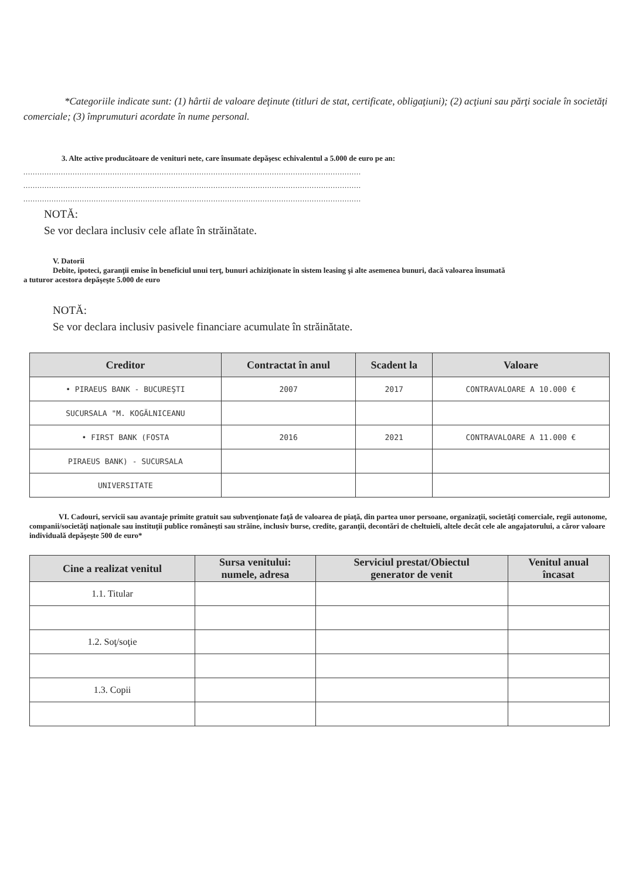*Categoriile indicate sunt: (1) hârtii de valoare deţinute (titluri de stat, certificate, obligaţiuni); (2) acţiuni sau părţi sociale în societăţi comerciale; (3) împrumuturi acordate în nume personal.
3. Alte active producătoare de venituri nete, care însumate depăşesc echivalentul a 5.000 de euro pe an:
................................................................................................................................................
................................................................................................................................................
................................................................................................................................................
NOTĂ:
Se vor declara inclusiv cele aflate în străinătate.
V. Datorii
Debite, ipoteci, garanţii emise în beneficiul unui terţ, bunuri achiziţionate în sistem leasing şi alte asemenea bunuri, dacă valoarea însumată
a tuturor acestora depăşeşte 5.000 de euro
NOTĂ:
Se vor declara inclusiv pasivele financiare acumulate în străinătate.
| Creditor | Contractat în anul | Scadent la | Valoare |
| --- | --- | --- | --- |
| • PIRAEUS BANK - BUCUREŞTI | 2007 | 2017 | CONTRAVALOARE A 10.000 € |
| SUCURSALA "M. KOGĂLNICEANU | | | |
| • FIRST BANK (FOSTA | 2016 | 2021 | CONTRAVALOARE A 11.000 € |
| PIRAEUS BANK) - SUCURSALA | | | |
| UNIVERSITATE | | | |
VI. Cadouri, servicii sau avantaje primite gratuit sau subvenţionate faţă de valoarea de piaţă, din partea unor persoane, organizaţii, societăţi comerciale, regii autonome, companii/societăţi naţionale sau instituţii publice româneşti sau străine, inclusiv burse, credite, garanţii, decontări de cheltuieli, altele decât cele ale angajatorului, a căror valoare individuală depăşeşte 500 de euro*
| Cine a realizat venitul | Sursa venitului: numele, adresa | Serviciul prestat/Obiectul generator de venit | Venitul anual încasat |
| --- | --- | --- | --- |
| 1.1. Titular | | | |
| 1.2. Soţ/soţie | | | |
| 1.3. Copii | | | |